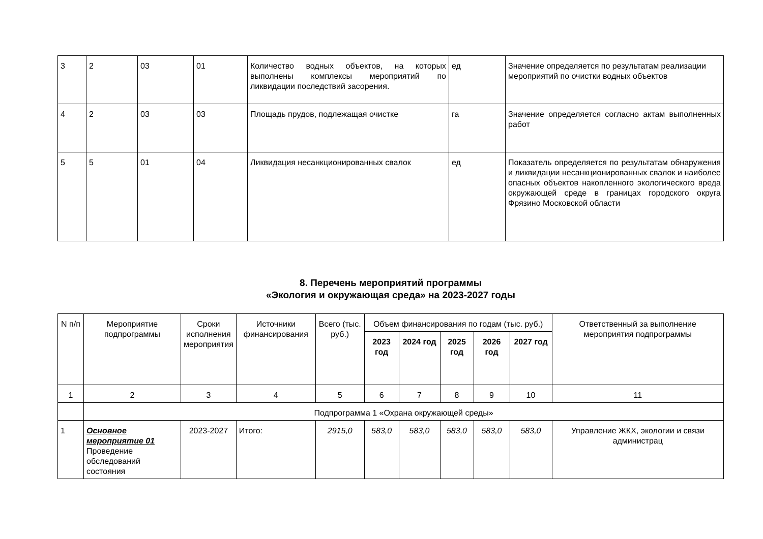| 3 | 2 | 03 | 01 | Количество водных объектов, на которых выполнены комплексы мероприятий по ликвидации последствий засорения. | ед | Значение определяется по результатам реализации мероприятий по очистки водных объектов |
| 4 | 2 | 03 | 03 | Площадь прудов, подлежащая очистке | га | Значение определяется согласно актам выполненных работ |
| 5 | 5 | 01 | 04 | Ликвидация несанкционированных свалок | ед | Показатель определяется по результатам обнаружения и ликвидации несанкционированных свалок и наиболее опасных объектов накопленного экологического вреда окружающей среде в границах городского округа Фрязино Московской области |
8. Перечень мероприятий программы
«Экология и окружающая среда» на 2023-2027 годы
| N п/п | Мероприятие подпрограммы | Сроки исполнения мероприятия | Источники финансирования | Всего (тыс. руб.) | Объем финансирования по годам (тыс. руб.) | | | | | Ответственный за выполнение мероприятия подпрограммы |
| --- | --- | --- | --- | --- | --- | --- | --- | --- | --- | --- |
| | | | | | 2023 год | 2024 год | 2025 год | 2026 год | 2027 год | |
| 1 | 2 | 3 | 4 | 5 | 6 | 7 | 8 | 9 | 10 | 11 |
| | Подпрограмма 1 «Охрана окружающей среды» | | | | | | | | | |
| 1 | Основное мероприятие 01 Проведение обследований состояния | 2023-2027 | Итого: | 2915,0 | 583,0 | 583,0 | 583,0 | 583,0 | 583,0 | Управление ЖКХ, экологии и связи администрац |